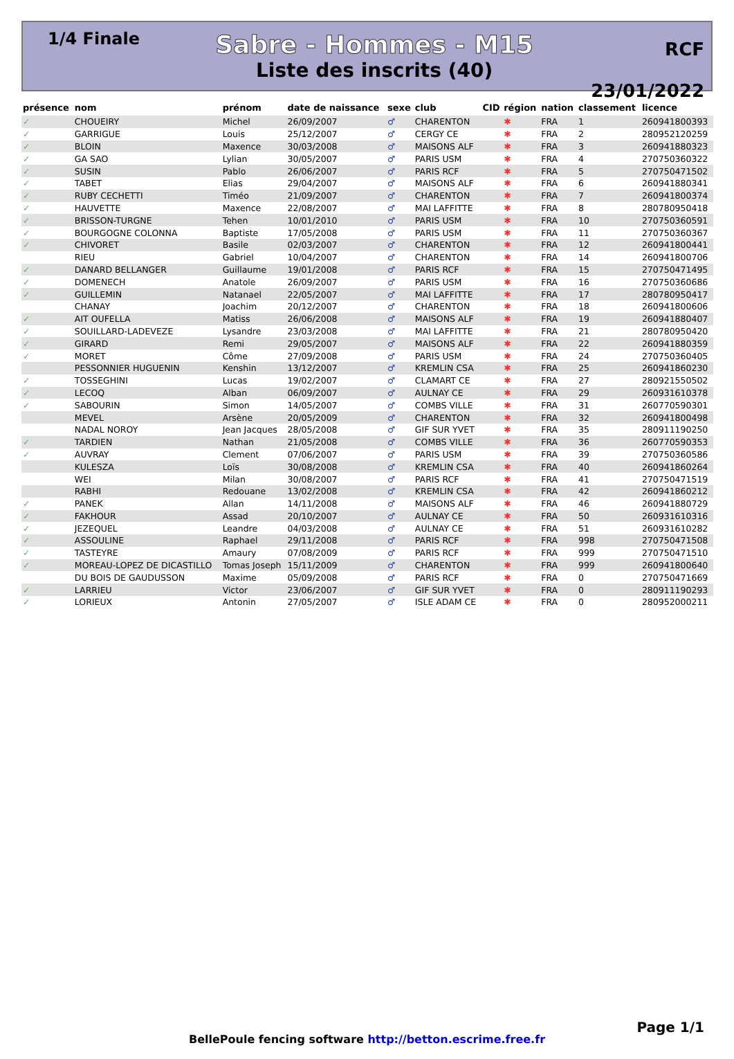1/4 Finale
Sabre - Hommes - M15
Liste des inscrits (40)
RCF
23/01/2022
| présence | nom | prénom | date de naissance | sexe | club | CID | région | nation | classement | licence |
| --- | --- | --- | --- | --- | --- | --- | --- | --- | --- | --- |
| ✓ | CHOUEIRY | Michel | 26/09/2007 | ♂ | CHARENTON | | ✱ | FRA | 1 | 260941800393 |
| ✓ | GARRIGUE | Louis | 25/12/2007 | ♂ | CERGY CE | | ✱ | FRA | 2 | 280952120259 |
| ✓ | BLOIN | Maxence | 30/03/2008 | ♂ | MAISONS ALF | | ✱ | FRA | 3 | 260941880323 |
| ✓ | GA SAO | Lylian | 30/05/2007 | ♂ | PARIS USM | | ✱ | FRA | 4 | 270750360322 |
| ✓ | SUSIN | Pablo | 26/06/2007 | ♂ | PARIS RCF | | ✱ | FRA | 5 | 270750471502 |
| ✓ | TABET | Elias | 29/04/2007 | ♂ | MAISONS ALF | | ✱ | FRA | 6 | 260941880341 |
| ✓ | RUBY CECHETTI | Timéo | 21/09/2007 | ♂ | CHARENTON | | ✱ | FRA | 7 | 260941800374 |
| ✓ | HAUVETTE | Maxence | 22/08/2007 | ♂ | MAI LAFFITTE | | ✱ | FRA | 8 | 280780950418 |
| ✓ | BRISSON-TURGNE | Tehen | 10/01/2010 | ♂ | PARIS USM | | ✱ | FRA | 10 | 270750360591 |
| ✓ | BOURGOGNE COLONNA | Baptiste | 17/05/2008 | ♂ | PARIS USM | | ✱ | FRA | 11 | 270750360367 |
| ✓ | CHIVORET | Basile | 02/03/2007 | ♂ | CHARENTON | | ✱ | FRA | 12 | 260941800441 |
| | RIEU | Gabriel | 10/04/2007 | ♂ | CHARENTON | | ✱ | FRA | 14 | 260941800706 |
| ✓ | DANARD BELLANGER | Guillaume | 19/01/2008 | ♂ | PARIS RCF | | ✱ | FRA | 15 | 270750471495 |
| ✓ | DOMENECH | Anatole | 26/09/2007 | ♂ | PARIS USM | | ✱ | FRA | 16 | 270750360686 |
| ✓ | GUILLEMIN | Natanael | 22/05/2007 | ♂ | MAI LAFFITTE | | ✱ | FRA | 17 | 280780950417 |
| | CHANAY | Joachim | 20/12/2007 | ♂ | CHARENTON | | ✱ | FRA | 18 | 260941800606 |
| ✓ | AIT OUFELLA | Matiss | 26/06/2008 | ♂ | MAISONS ALF | | ✱ | FRA | 19 | 260941880407 |
| ✓ | SOUILLARD-LADEVEZE | Lysandre | 23/03/2008 | ♂ | MAI LAFFITTE | | ✱ | FRA | 21 | 280780950420 |
| ✓ | GIRARD | Remi | 29/05/2007 | ♂ | MAISONS ALF | | ✱ | FRA | 22 | 260941880359 |
| ✓ | MORET | Côme | 27/09/2008 | ♂ | PARIS USM | | ✱ | FRA | 24 | 270750360405 |
| | PESSONNIER HUGUENIN | Kenshin | 13/12/2007 | ♂ | KREMLIN CSA | | ✱ | FRA | 25 | 260941860230 |
| ✓ | TOSSEGHINI | Lucas | 19/02/2007 | ♂ | CLAMART CE | | ✱ | FRA | 27 | 280921550502 |
| ✓ | LECOQ | Alban | 06/09/2007 | ♂ | AULNAY CE | | ✱ | FRA | 29 | 260931610378 |
| ✓ | SABOURIN | Simon | 14/05/2007 | ♂ | COMBS VILLE | | ✱ | FRA | 31 | 260770590301 |
| | MEVEL | Arsène | 20/05/2009 | ♂ | CHARENTON | | ✱ | FRA | 32 | 260941800498 |
| | NADAL NOROY | Jean Jacques | 28/05/2008 | ♂ | GIF SUR YVET | | ✱ | FRA | 35 | 280911190250 |
| ✓ | TARDIEN | Nathan | 21/05/2008 | ♂ | COMBS VILLE | | ✱ | FRA | 36 | 260770590353 |
| ✓ | AUVRAY | Clement | 07/06/2007 | ♂ | PARIS USM | | ✱ | FRA | 39 | 270750360586 |
| | KULESZA | Loïs | 30/08/2008 | ♂ | KREMLIN CSA | | ✱ | FRA | 40 | 260941860264 |
| | WEI | Milan | 30/08/2007 | ♂ | PARIS RCF | | ✱ | FRA | 41 | 270750471519 |
| | RABHI | Redouane | 13/02/2008 | ♂ | KREMLIN CSA | | ✱ | FRA | 42 | 260941860212 |
| ✓ | PANEK | Allan | 14/11/2008 | ♂ | MAISONS ALF | | ✱ | FRA | 46 | 260941880729 |
| ✓ | FAKHOUR | Assad | 20/10/2007 | ♂ | AULNAY CE | | ✱ | FRA | 50 | 260931610316 |
| ✓ | JEZEQUEL | Leandre | 04/03/2008 | ♂ | AULNAY CE | | ✱ | FRA | 51 | 260931610282 |
| ✓ | ASSOULINE | Raphael | 29/11/2008 | ♂ | PARIS RCF | | ✱ | FRA | 998 | 270750471508 |
| ✓ | TASTEYRE | Amaury | 07/08/2009 | ♂ | PARIS RCF | | ✱ | FRA | 999 | 270750471510 |
| ✓ | MOREAU-LOPEZ DE DICASTILLO | Tomas Joseph | 15/11/2009 | ♂ | CHARENTON | | ✱ | FRA | 999 | 260941800640 |
| | DU BOIS DE GAUDUSSON | Maxime | 05/09/2008 | ♂ | PARIS RCF | | ✱ | FRA | 0 | 270750471669 |
| ✓ | LARRIEU | Victor | 23/06/2007 | ♂ | GIF SUR YVET | | ✱ | FRA | 0 | 280911190293 |
| ✓ | LORIEUX | Antonin | 27/05/2007 | ♂ | ISLE ADAM CE | | ✱ | FRA | 0 | 280952000211 |
Page 1/1
BellePoule fencing software http://betton.escrime.free.fr